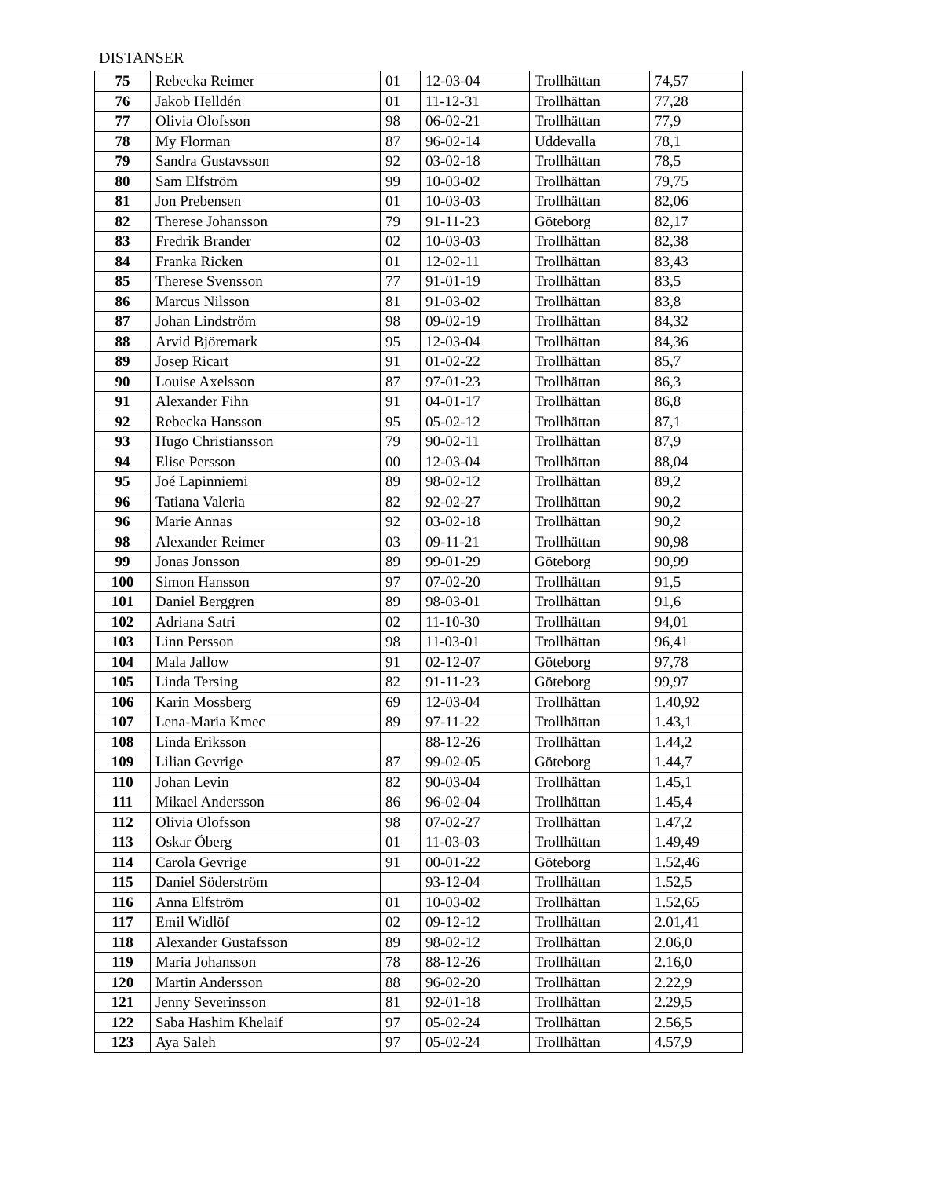DISTANSER
| 75 | Rebecka Reimer | 01 | 12-03-04 | Trollhättan | 74,57 |
| 76 | Jakob Helldén | 01 | 11-12-31 | Trollhättan | 77,28 |
| 77 | Olivia Olofsson | 98 | 06-02-21 | Trollhättan | 77,9 |
| 78 | My Florman | 87 | 96-02-14 | Uddevalla | 78,1 |
| 79 | Sandra Gustavsson | 92 | 03-02-18 | Trollhättan | 78,5 |
| 80 | Sam Elfström | 99 | 10-03-02 | Trollhättan | 79,75 |
| 81 | Jon Prebensen | 01 | 10-03-03 | Trollhättan | 82,06 |
| 82 | Therese Johansson | 79 | 91-11-23 | Göteborg | 82,17 |
| 83 | Fredrik Brander | 02 | 10-03-03 | Trollhättan | 82,38 |
| 84 | Franka Ricken | 01 | 12-02-11 | Trollhättan | 83,43 |
| 85 | Therese Svensson | 77 | 91-01-19 | Trollhättan | 83,5 |
| 86 | Marcus Nilsson | 81 | 91-03-02 | Trollhättan | 83,8 |
| 87 | Johan Lindström | 98 | 09-02-19 | Trollhättan | 84,32 |
| 88 | Arvid Björemark | 95 | 12-03-04 | Trollhättan | 84,36 |
| 89 | Josep Ricart | 91 | 01-02-22 | Trollhättan | 85,7 |
| 90 | Louise Axelsson | 87 | 97-01-23 | Trollhättan | 86,3 |
| 91 | Alexander Fihn | 91 | 04-01-17 | Trollhättan | 86,8 |
| 92 | Rebecka Hansson | 95 | 05-02-12 | Trollhättan | 87,1 |
| 93 | Hugo Christiansson | 79 | 90-02-11 | Trollhättan | 87,9 |
| 94 | Elise Persson | 00 | 12-03-04 | Trollhättan | 88,04 |
| 95 | Joé Lapinniemi | 89 | 98-02-12 | Trollhättan | 89,2 |
| 96 | Tatiana Valeria | 82 | 92-02-27 | Trollhättan | 90,2 |
| 96 | Marie Annas | 92 | 03-02-18 | Trollhättan | 90,2 |
| 98 | Alexander Reimer | 03 | 09-11-21 | Trollhättan | 90,98 |
| 99 | Jonas Jonsson | 89 | 99-01-29 | Göteborg | 90,99 |
| 100 | Simon Hansson | 97 | 07-02-20 | Trollhättan | 91,5 |
| 101 | Daniel Berggren | 89 | 98-03-01 | Trollhättan | 91,6 |
| 102 | Adriana Satri | 02 | 11-10-30 | Trollhättan | 94,01 |
| 103 | Linn Persson | 98 | 11-03-01 | Trollhättan | 96,41 |
| 104 | Mala Jallow | 91 | 02-12-07 | Göteborg | 97,78 |
| 105 | Linda Tersing | 82 | 91-11-23 | Göteborg | 99,97 |
| 106 | Karin Mossberg | 69 | 12-03-04 | Trollhättan | 1.40,92 |
| 107 | Lena-Maria Kmec | 89 | 97-11-22 | Trollhättan | 1.43,1 |
| 108 | Linda Eriksson | | 88-12-26 | Trollhättan | 1.44,2 |
| 109 | Lilian Gevrige | 87 | 99-02-05 | Göteborg | 1.44,7 |
| 110 | Johan Levin | 82 | 90-03-04 | Trollhättan | 1.45,1 |
| 111 | Mikael Andersson | 86 | 96-02-04 | Trollhättan | 1.45,4 |
| 112 | Olivia Olofsson | 98 | 07-02-27 | Trollhättan | 1.47,2 |
| 113 | Oskar Öberg | 01 | 11-03-03 | Trollhättan | 1.49,49 |
| 114 | Carola Gevrige | 91 | 00-01-22 | Göteborg | 1.52,46 |
| 115 | Daniel Söderström | | 93-12-04 | Trollhättan | 1.52,5 |
| 116 | Anna Elfström | 01 | 10-03-02 | Trollhättan | 1.52,65 |
| 117 | Emil Widlöf | 02 | 09-12-12 | Trollhättan | 2.01,41 |
| 118 | Alexander Gustafsson | 89 | 98-02-12 | Trollhättan | 2.06,0 |
| 119 | Maria Johansson | 78 | 88-12-26 | Trollhättan | 2.16,0 |
| 120 | Martin Andersson | 88 | 96-02-20 | Trollhättan | 2.22,9 |
| 121 | Jenny Severinsson | 81 | 92-01-18 | Trollhättan | 2.29,5 |
| 122 | Saba Hashim Khelaif | 97 | 05-02-24 | Trollhättan | 2.56,5 |
| 123 | Aya Saleh | 97 | 05-02-24 | Trollhättan | 4.57,9 |